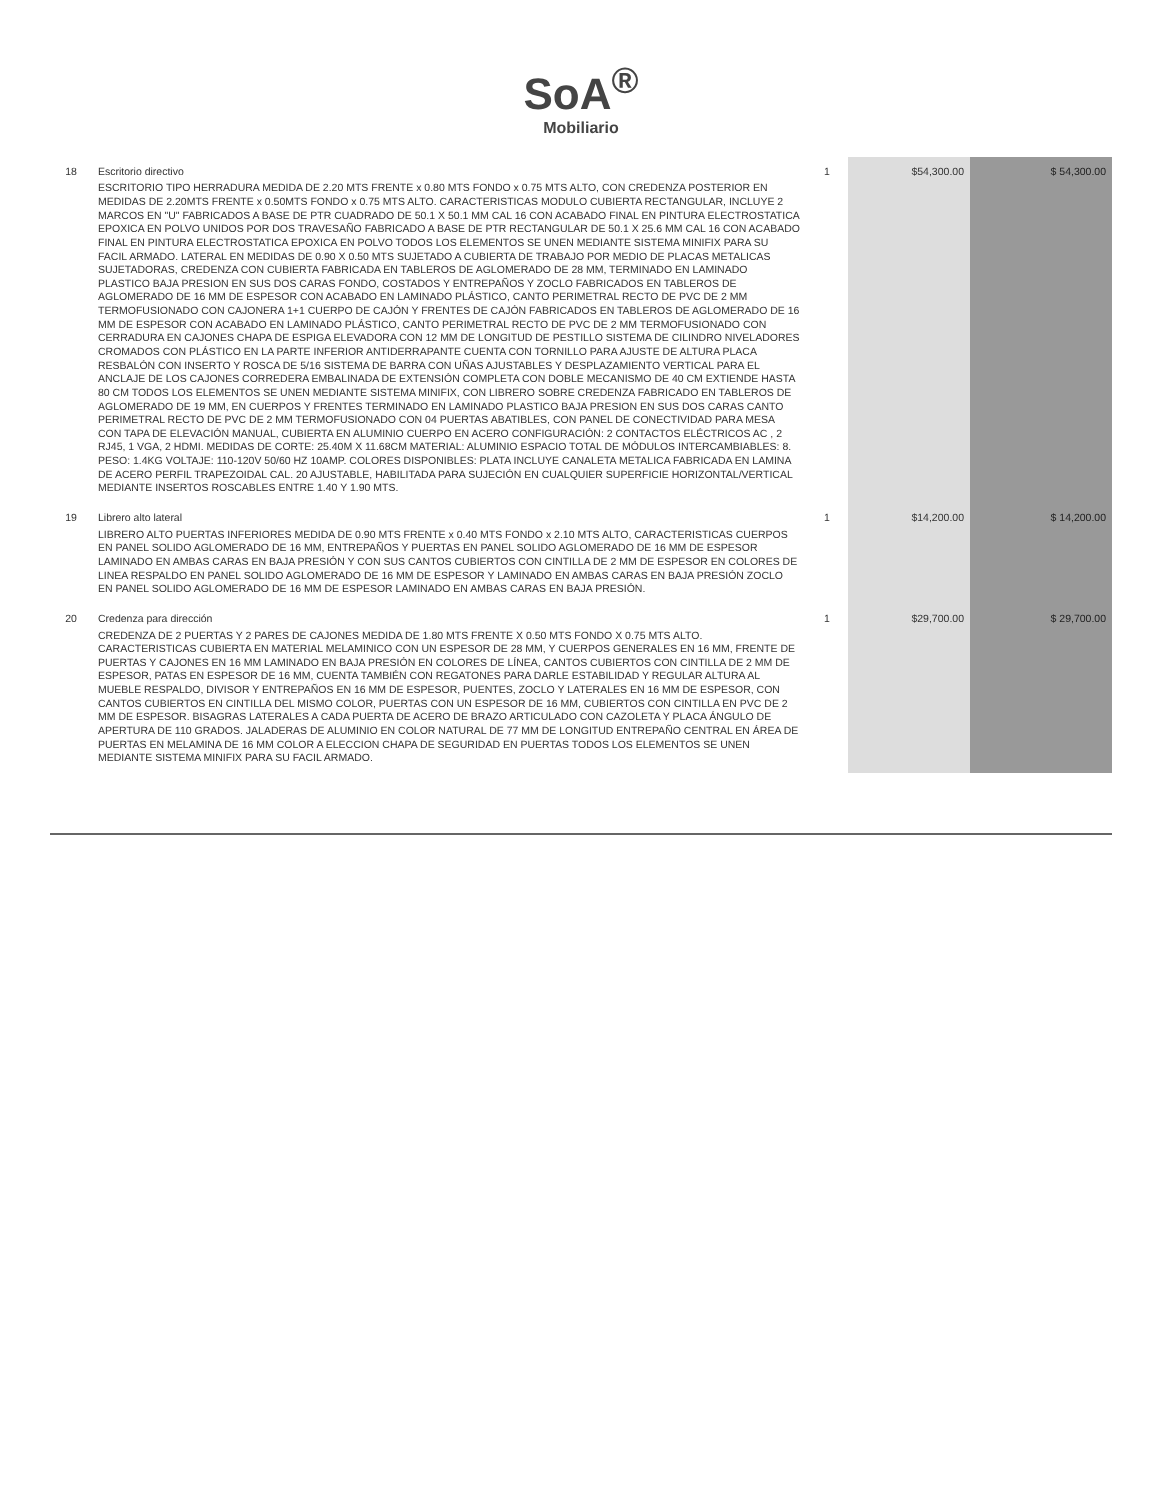SoA<sup>®</sup>
Mobiliario
| 18 | Escritorio directivo ESCRITORIO TIPO HERRADURA MEDIDA DE 2.20 MTS FRENTE x 0.80 MTS FONDO x 0.75 MTS ALTO, CON CREDENZA POSTERIOR EN MEDIDAS DE 2.20MTS FRENTE x 0.50MTS FONDO x 0.75 MTS ALTO. CARACTERISTICAS MODULO CUBIERTA RECTANGULAR, INCLUYE 2 MARCOS EN "U" FABRICADOS A BASE DE PTR CUADRADO DE 50.1 X 50.1 MM CAL 16 CON ACABADO FINAL EN PINTURA ELECTROSTATICA EPOXICA EN POLVO UNIDOS POR DOS TRAVESAÑO FABRICADO A BASE DE PTR RECTANGULAR DE 50.1 X 25.6 MM CAL 16 CON ACABADO FINAL EN PINTURA ELECTROSTATICA EPOXICA EN POLVO TODOS LOS ELEMENTOS SE UNEN MEDIANTE SISTEMA MINIFIX PARA SU FACIL ARMADO. LATERAL EN MEDIDAS DE 0.90 X 0.50 MTS SUJETADO A CUBIERTA DE TRABAJO POR MEDIO DE PLACAS METALICAS SUJETADORAS, CREDENZA CON CUBIERTA FABRICADA EN TABLEROS DE AGLOMERADO DE 28 MM, TERMINADO EN LAMINADO PLASTICO BAJA PRESION EN SUS DOS CARAS FONDO, COSTADOS Y ENTREPAÑOS Y ZOCLO FABRICADOS EN TABLEROS DE AGLOMERADO DE 16 MM DE ESPESOR CON ACABADO EN LAMINADO PLÁSTICO, CANTO PERIMETRAL RECTO DE PVC DE 2 MM TERMOFUSIONADO CON CAJONERA 1+1 CUERPO DE CAJÓN Y FRENTES DE CAJÓN FABRICADOS EN TABLEROS DE AGLOMERADO DE 16 MM DE ESPESOR CON ACABADO EN LAMINADO PLÁSTICO, CANTO PERIMETRAL RECTO DE PVC DE 2 MM TERMOFUSIONADO CON CERRADURA EN CAJONES CHAPA DE ESPIGA ELEVADORA CON 12 MM DE LONGITUD DE PESTILLO SISTEMA DE CILINDRO NIVELADORES CROMADOS CON PLÁSTICO EN LA PARTE INFERIOR ANTIDERRAPANTE CUENTA CON TORNILLO PARA AJUSTE DE ALTURA PLACA RESBALÓN CON INSERTO Y ROSCA DE 5/16 SISTEMA DE BARRA CON UÑAS AJUSTABLES Y DESPLAZAMIENTO VERTICAL PARA EL ANCLAJE DE LOS CAJONES CORREDERA EMBALINADA DE EXTENSIÓN COMPLETA CON DOBLE MECANISMO DE 40 CM EXTIENDE HASTA 80 CM TODOS LOS ELEMENTOS SE UNEN MEDIANTE SISTEMA MINIFIX, CON LIBRERO SOBRE CREDENZA FABRICADO EN TABLEROS DE AGLOMERADO DE 19 MM, EN CUERPOS Y FRENTES TERMINADO EN LAMINADO PLASTICO BAJA PRESION EN SUS DOS CARAS CANTO PERIMETRAL RECTO DE PVC DE 2 MM TERMOFUSIONADO CON 04 PUERTAS ABATIBLES, CON PANEL DE CONECTIVIDAD PARA MESA CON TAPA DE ELEVACIÓN MANUAL, CUBIERTA EN ALUMINIO CUERPO EN ACERO CONFIGURACIÓN: 2 CONTACTOS ELÉCTRICOS AC , 2 RJ45, 1 VGA, 2 HDMI. MEDIDAS DE CORTE: 25.40M X 11.68CM MATERIAL: ALUMINIO ESPACIO TOTAL DE MÓDULOS INTERCAMBIABLES: 8. PESO: 1.4KG VOLTAJE: 110-120V 50/60 HZ 10AMP. COLORES DISPONIBLES: PLATA INCLUYE CANALETA METALICA FABRICADA EN LAMINA DE ACERO PERFIL TRAPEZOIDAL CAL. 20 AJUSTABLE, HABILITADA PARA SUJECIÓN EN CUALQUIER SUPERFICIE HORIZONTAL/VERTICAL MEDIANTE INSERTOS ROSCABLES ENTRE 1.40 Y 1.90 MTS. | 1 | $54,300.00 | $ 54,300.00 |
| 19 | Librero alto lateral LIBRERO ALTO PUERTAS INFERIORES MEDIDA DE 0.90 MTS FRENTE x 0.40 MTS FONDO x 2.10 MTS ALTO, CARACTERISTICAS CUERPOS EN PANEL SOLIDO AGLOMERADO DE 16 MM, ENTREPAÑOS Y PUERTAS EN PANEL SOLIDO AGLOMERADO DE 16 MM DE ESPESOR LAMINADO EN AMBAS CARAS EN BAJA PRESIÓN Y CON SUS CANTOS CUBIERTOS CON CINTILLA DE 2 MM DE ESPESOR EN COLORES DE LINEA RESPALDO EN PANEL SOLIDO AGLOMERADO DE 16 MM DE ESPESOR Y LAMINADO EN AMBAS CARAS EN BAJA PRESIÓN ZOCLO EN PANEL SOLIDO AGLOMERADO DE 16 MM DE ESPESOR LAMINADO EN AMBAS CARAS EN BAJA PRESIÓN. | 1 | $14,200.00 | $ 14,200.00 |
| 20 | Credenza para dirección CREDENZA DE 2 PUERTAS Y 2 PARES DE CAJONES MEDIDA DE 1.80 MTS FRENTE X 0.50 MTS FONDO X 0.75 MTS ALTO. CARACTERISTICAS CUBIERTA EN MATERIAL MELAMINICO CON UN ESPESOR DE 28 MM, Y CUERPOS GENERALES EN 16 MM, FRENTE DE PUERTAS Y CAJONES EN 16 MM LAMINADO EN BAJA PRESIÓN EN COLORES DE LÍNEA, CANTOS CUBIERTOS CON CINTILLA DE 2 MM DE ESPESOR, PATAS EN ESPESOR DE 16 MM, CUENTA TAMBIÉN CON REGATONES PARA DARLE ESTABILIDAD Y REGULAR ALTURA AL MUEBLE RESPALDO, DIVISOR Y ENTREPAÑOS EN 16 MM DE ESPESOR, PUENTES, ZOCLO Y LATERALES EN 16 MM DE ESPESOR, CON CANTOS CUBIERTOS EN CINTILLA DEL MISMO COLOR, PUERTAS CON UN ESPESOR DE 16 MM, CUBIERTOS CON CINTILLA EN PVC DE 2 MM DE ESPESOR. BISAGRAS LATERALES A CADA PUERTA DE ACERO DE BRAZO ARTICULADO CON CAZOLETA Y PLACA ÁNGULO DE APERTURA DE 110 GRADOS. JALADERAS DE ALUMINIO EN COLOR NATURAL DE 77 MM DE LONGITUD ENTREPAÑO CENTRAL EN ÁREA DE PUERTAS EN MELAMINA DE 16 MM COLOR A ELECCION CHAPA DE SEGURIDAD EN PUERTAS TODOS LOS ELEMENTOS SE UNEN MEDIANTE SISTEMA MINIFIX PARA SU FACIL ARMADO. | 1 | $29,700.00 | $ 29,700.00 |